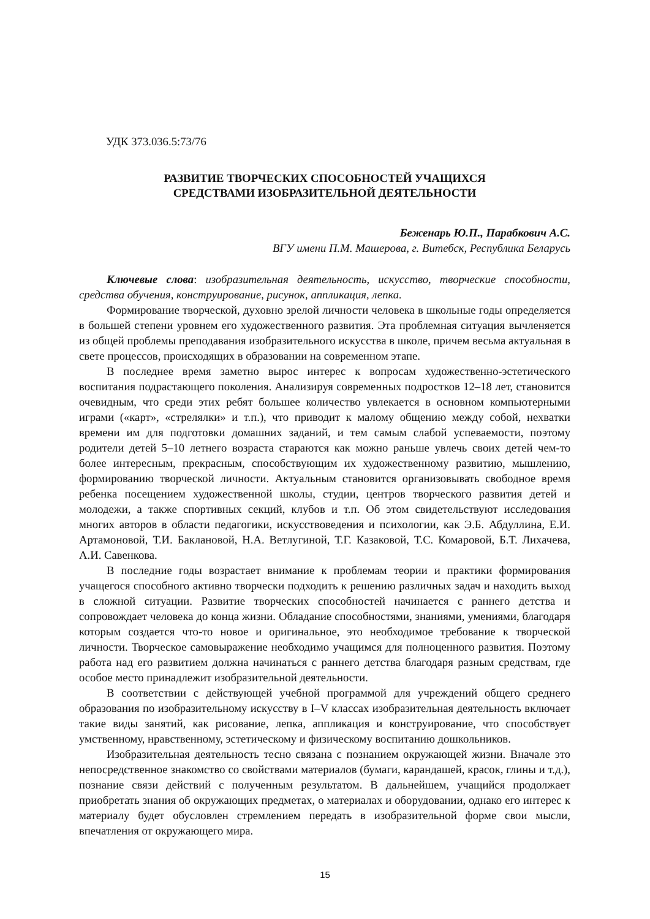УДК 373.036.5:73/76
РАЗВИТИЕ ТВОРЧЕСКИХ СПОСОБНОСТЕЙ УЧАЩИХСЯ
СРЕДСТВАМИ ИЗОБРАЗИТЕЛЬНОЙ ДЕЯТЕЛЬНОСТИ
Беженарь Ю.П., Парабкович А.С.
ВГУ имени П.М. Машерова, г. Витебск, Республика Беларусь
Ключевые слова: изобразительная деятельность, искусство, творческие способности, средства обучения, конструирование, рисунок, аппликация, лепка.
Формирование творческой, духовно зрелой личности человека в школьные годы определяется в большей степени уровнем его художественного развития. Эта проблемная ситуация вычленяется из общей проблемы преподавания изобразительного искусства в школе, причем весьма актуальная в свете процессов, происходящих в образовании на современном этапе.
В последнее время заметно вырос интерес к вопросам художественно-эстетического воспитания подрастающего поколения. Анализируя современных подростков 12–18 лет, становится очевидным, что среди этих ребят большее количество увлекается в основном компьютерными играми («карт», «стрелялки» и т.п.), что приводит к малому общению между собой, нехватки времени им для подготовки домашних заданий, и тем самым слабой успеваемости, поэтому родители детей 5–10 летнего возраста стараются как можно раньше увлечь своих детей чем-то более интересным, прекрасным, способствующим их художественному развитию, мышлению, формированию творческой личности. Актуальным становится организовывать свободное время ребенка посещением художественной школы, студии, центров творческого развития детей и молодежи, а также спортивных секций, клубов и т.п. Об этом свидетельствуют исследования многих авторов в области педагогики, искусствоведения и психологии, как Э.Б. Абдуллина, Е.И. Артамоновой, Т.И. Баклановой, Н.А. Ветлугиной, Т.Г. Казаковой, Т.С. Комаровой, Б.Т. Лихачева, А.И. Савенкова.
В последние годы возрастает внимание к проблемам теории и практики формирования учащегося способного активно творчески подходить к решению различных задач и находить выход в сложной ситуации. Развитие творческих способностей начинается с раннего детства и сопровождает человека до конца жизни. Обладание способностями, знаниями, умениями, благодаря которым создается что-то новое и оригинальное, это необходимое требование к творческой личности. Творческое самовыражение необходимо учащимся для полноценного развития. Поэтому работа над его развитием должна начинаться с раннего детства благодаря разным средствам, где особое место принадлежит изобразительной деятельности.
В соответствии с действующей учебной программой для учреждений общего среднего образования по изобразительному искусству в I–V классах изобразительная деятельность включает такие виды занятий, как рисование, лепка, аппликация и конструирование, что способствует умственному, нравственному, эстетическому и физическому воспитанию дошкольников.
Изобразительная деятельность тесно связана с познанием окружающей жизни. Вначале это непосредственное знакомство со свойствами материалов (бумаги, карандашей, красок, глины и т.д.), познание связи действий с полученным результатом. В дальнейшем, учащийся продолжает приобретать знания об окружающих предметах, о материалах и оборудовании, однако его интерес к материалу будет обусловлен стремлением передать в изобразительной форме свои мысли, впечатления от окружающего мира.
15